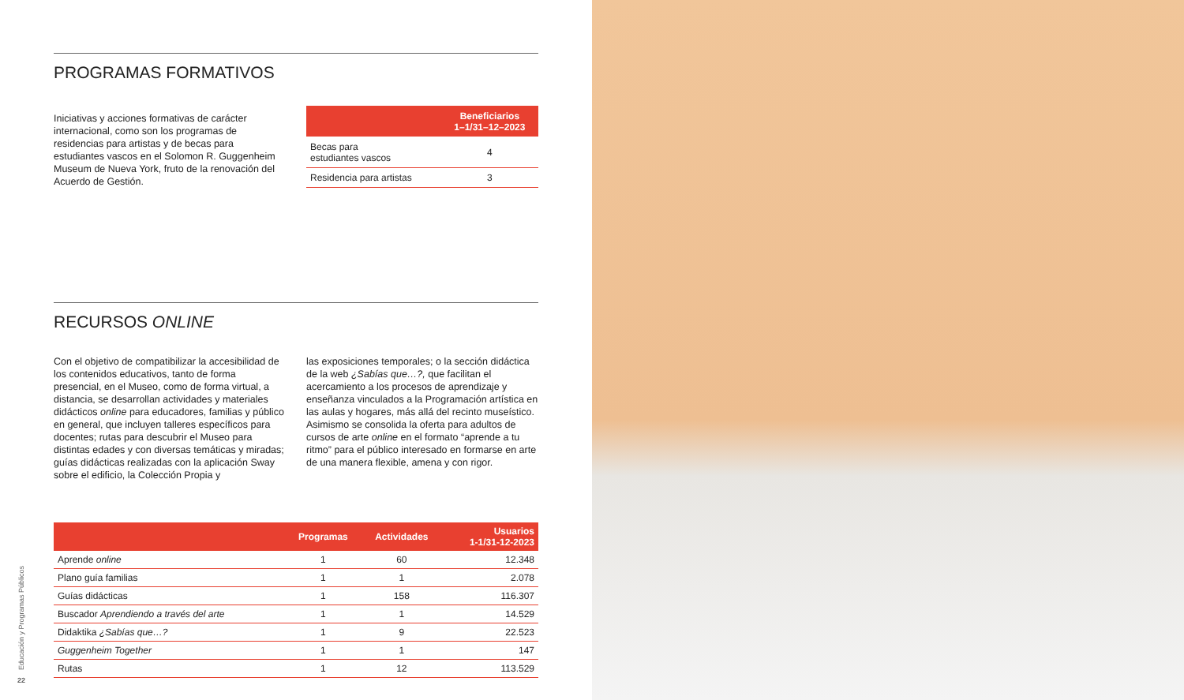PROGRAMAS FORMATIVOS
Iniciativas y acciones formativas de carácter internacional, como son los programas de residencias para artistas y de becas para estudiantes vascos en el Solomon R. Guggenheim Museum de Nueva York, fruto de la renovación del Acuerdo de Gestión.
| | Beneficiarios 1–1/31–12–2023 |
| --- | --- |
| Becas para estudiantes vascos | 4 |
| Residencia para artistas | 3 |
RECURSOS ONLINE
Con el objetivo de compatibilizar la accesibilidad de los contenidos educativos, tanto de forma presencial, en el Museo, como de forma virtual, a distancia, se desarrollan actividades y materiales didácticos online para educadores, familias y público en general, que incluyen talleres específicos para docentes; rutas para descubrir el Museo para distintas edades y con diversas temáticas y miradas; guías didácticas realizadas con la aplicación Sway sobre el edificio, la Colección Propia y
las exposiciones temporales; o la sección didáctica de la web ¿Sabías que…?, que facilitan el acercamiento a los procesos de aprendizaje y enseñanza vinculados a la Programación artística en las aulas y hogares, más allá del recinto museístico. Asimismo se consolida la oferta para adultos de cursos de arte online en el formato “aprende a tu ritmo” para el público interesado en formarse en arte de una manera flexible, amena y con rigor.
| | Programas | Actividades | Usuarios 1-1/31-12-2023 |
| --- | --- | --- | --- |
| Aprende online | 1 | 60 | 12.348 |
| Plano guía familias | 1 | 1 | 2.078 |
| Guías didácticas | 1 | 158 | 116.307 |
| Buscador Aprendiendo a través del arte | 1 | 1 | 14.529 |
| Didaktika ¿Sabías que…? | 1 | 9 | 22.523 |
| Guggenheim Together | 1 | 1 | 147 |
| Rutas | 1 | 12 | 113.529 |
Educación y Programas Públicos
22